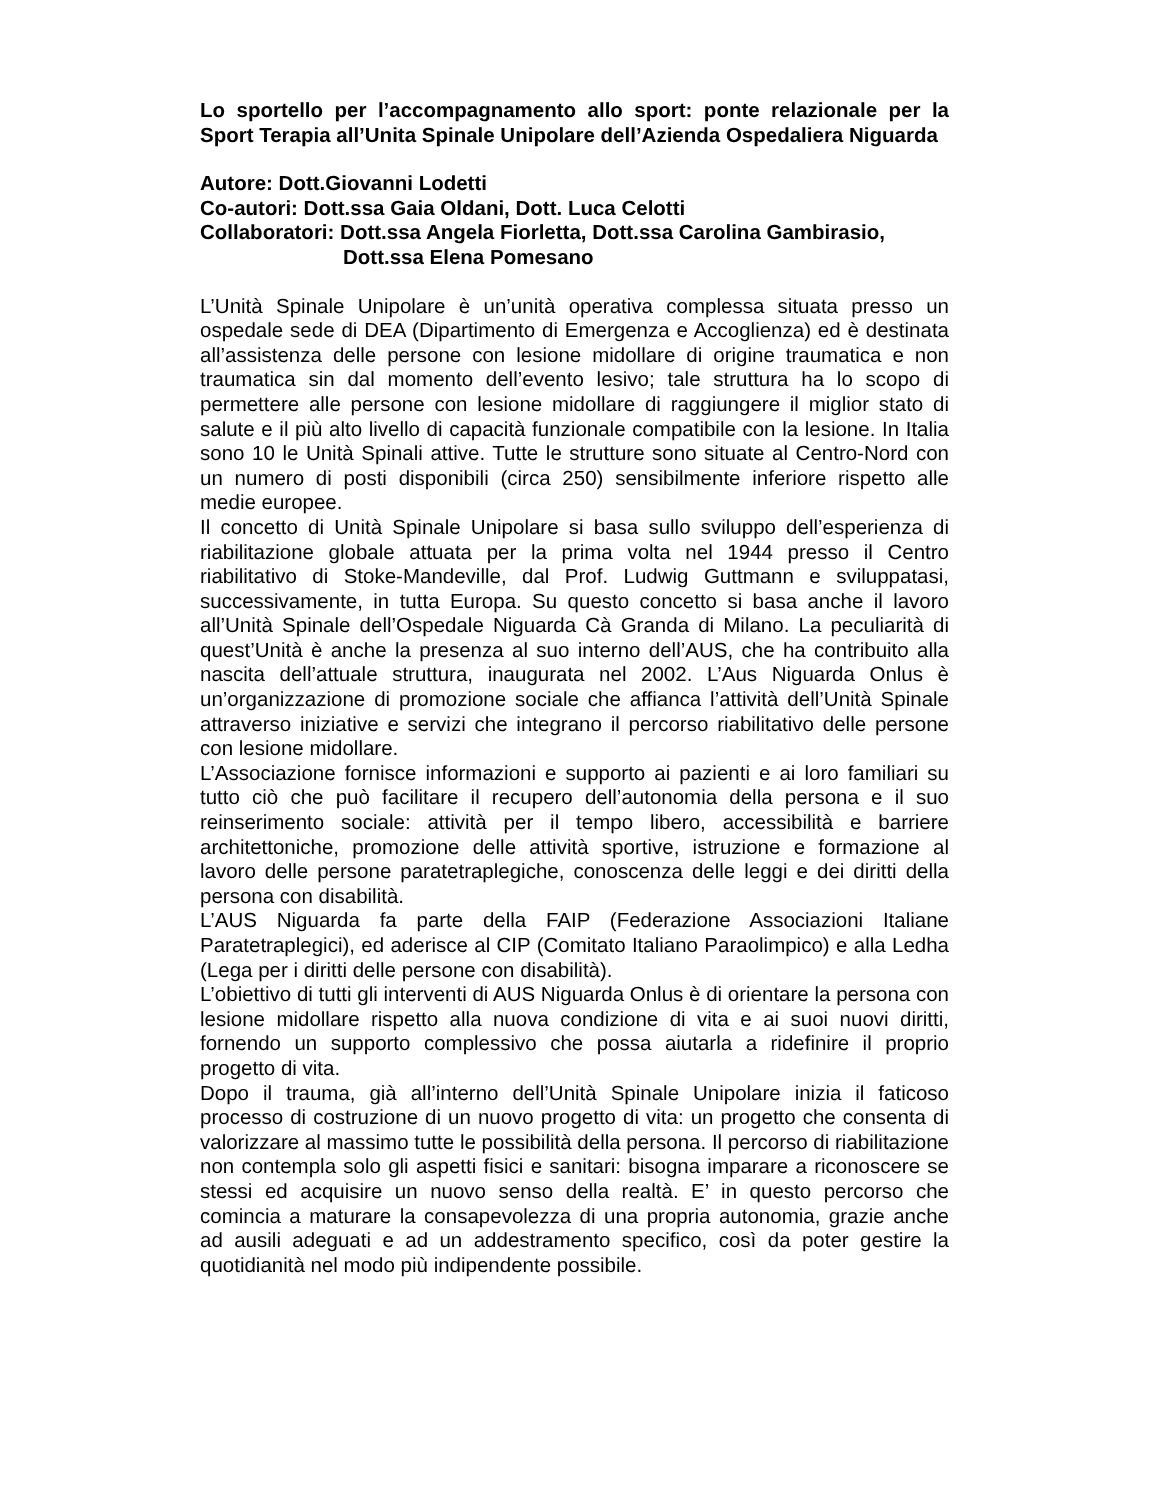Lo sportello per l’accompagnamento allo sport: ponte relazionale per la Sport Terapia all’Unita Spinale Unipolare dell’Azienda Ospedaliera Niguarda
Autore: Dott.Giovanni Lodetti
Co-autori: Dott.ssa Gaia Oldani, Dott. Luca Celotti
Collaboratori: Dott.ssa Angela Fiorletta, Dott.ssa Carolina Gambirasio,
Dott.ssa Elena Pomesano
L’Unità Spinale Unipolare è un’unità operativa complessa situata presso un ospedale sede di DEA (Dipartimento di Emergenza e Accoglienza) ed è destinata all’assistenza delle persone con lesione midollare di origine traumatica e non traumatica sin dal momento dell’evento lesivo; tale struttura ha lo scopo di permettere alle persone con lesione midollare di raggiungere il miglior stato di salute e il più alto livello di capacità funzionale compatibile con la lesione. In Italia sono 10 le Unità Spinali attive. Tutte le strutture sono situate al Centro-Nord con un numero di posti disponibili (circa 250) sensibilmente inferiore rispetto alle medie europee.
Il concetto di Unità Spinale Unipolare si basa sullo sviluppo dell’esperienza di riabilitazione globale attuata per la prima volta nel 1944 presso il Centro riabilitativo di Stoke-Mandeville, dal Prof. Ludwig Guttmann e sviluppatasi, successivamente, in tutta Europa. Su questo concetto si basa anche il lavoro all’Unità Spinale dell’Ospedale Niguarda Cà Granda di Milano. La peculiarità di quest’Unità è anche la presenza al suo interno dell’AUS, che ha contribuito alla nascita dell’attuale struttura, inaugurata nel 2002. L’Aus Niguarda Onlus è un’organizzazione di promozione sociale che affianca l’attività dell’Unità Spinale attraverso iniziative e servizi che integrano il percorso riabilitativo delle persone con lesione midollare.
L’Associazione fornisce informazioni e supporto ai pazienti e ai loro familiari su tutto ciò che può facilitare il recupero dell’autonomia della persona e il suo reinserimento sociale: attività per il tempo libero, accessibilità e barriere architettoniche, promozione delle attività sportive, istruzione e formazione al lavoro delle persone paratetraplegiche, conoscenza delle leggi e dei diritti della persona con disabilità.
L’AUS Niguarda fa parte della FAIP (Federazione Associazioni Italiane Paratetraplegici), ed aderisce al CIP (Comitato Italiano Paraolimpico) e alla Ledha (Lega per i diritti delle persone con disabilità).
L’obiettivo di tutti gli interventi di AUS Niguarda Onlus è di orientare la persona con lesione midollare rispetto alla nuova condizione di vita e ai suoi nuovi diritti, fornendo un supporto complessivo che possa aiutarla a ridefinire il proprio progetto di vita.
Dopo il trauma, già all’interno dell’Unità Spinale Unipolare inizia il faticoso processo di costruzione di un nuovo progetto di vita: un progetto che consenta di valorizzare al massimo tutte le possibilità della persona. Il percorso di riabilitazione non contempla solo gli aspetti fisici e sanitari: bisogna imparare a riconoscere se stessi ed acquisire un nuovo senso della realtà. E’ in questo percorso che comincia a maturare la consapevolezza di una propria autonomia, grazie anche ad ausili adeguati e ad un addestramento specifico, così da poter gestire la quotidianità nel modo più indipendente possibile.